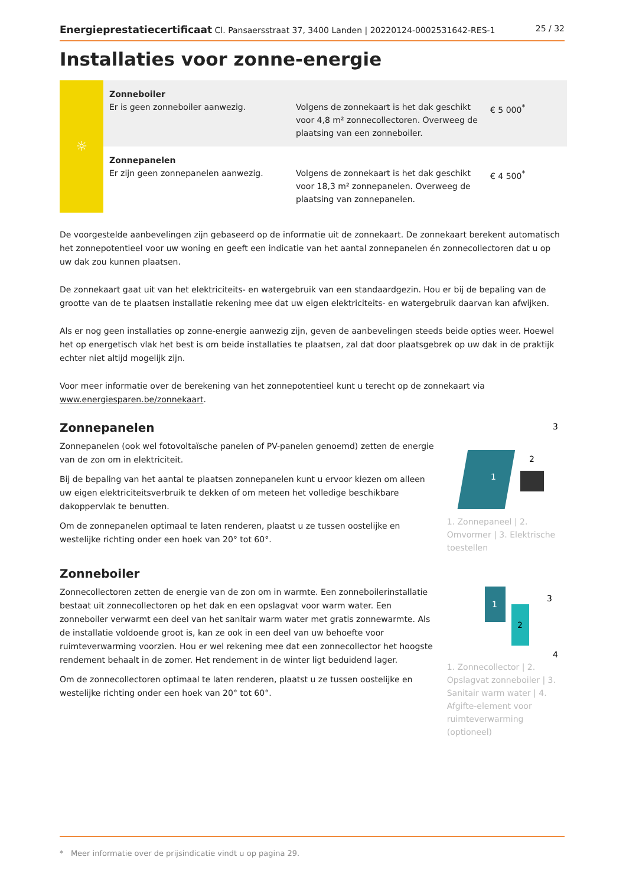Energieprestatiecertificaat Cl. Pansaersstraat 37, 3400 Landen | 20220124-0002531642-RES-1 25 / 32
Installaties voor zonne-energie
| ☼ | Zonneboiler Er is geen zonneboiler aanwezig. | Volgens de zonnekaart is het dak geschikt voor 4,8 m² zonnecollectoren. Overweeg de plaatsing van een zonneboiler. | € 5 000<sup>*</sup> |
| | Zonnepanelen Er zijn geen zonnepanelen aanwezig. | Volgens de zonnekaart is het dak geschikt voor 18,3 m² zonnepanelen. Overweeg de plaatsing van zonnepanelen. | € 4 500<sup>*</sup> |
De voorgestelde aanbevelingen zijn gebaseerd op de informatie uit de zonnekaart. De zonnekaart berekent automatisch het zonnepotentieel voor uw woning en geeft een indicatie van het aantal zonnepanelen én zonnecollectoren dat u op uw dak zou kunnen plaatsen.
De zonnekaart gaat uit van het elektriciteits- en watergebruik van een standaardgezin. Hou er bij de bepaling van de grootte van de te plaatsen installatie rekening mee dat uw eigen elektriciteits- en watergebruik daarvan kan afwijken.
Als er nog geen installaties op zonne-energie aanwezig zijn, geven de aanbevelingen steeds beide opties weer. Hoewel het op energetisch vlak het best is om beide installaties te plaatsen, zal dat door plaatsgebrek op uw dak in de praktijk echter niet altijd mogelijk zijn.
Voor meer informatie over de berekening van het zonnepotentieel kunt u terecht op de zonnekaart via www.energiesparen.be/zonnekaart.
Zonnepanelen
Zonnepanelen (ook wel fotovoltaïsche panelen of PV-panelen genoemd) zetten de energie van de zon om in elektriciteit.
Bij de bepaling van het aantal te plaatsen zonnepanelen kunt u ervoor kiezen om alleen uw eigen elektriciteitsverbruik te dekken of om meteen het volledige beschikbare dakoppervlak te benutten.
Om de zonnepanelen optimaal te laten renderen, plaatst u ze tussen oostelijke en westelijke richting onder een hoek van 20° tot 60°.
Zonneboiler
Zonnecollectoren zetten de energie van de zon om in warmte. Een zonneboilerinstallatie bestaat uit zonnecollectoren op het dak en een opslagvat voor warm water. Een zonneboiler verwarmt een deel van het sanitair warm water met gratis zonnewarmte. Als de installatie voldoende groot is, kan ze ook in een deel van uw behoefte voor ruimteverwarming voorzien. Hou er wel rekening mee dat een zonnecollector het hoogste rendement behaalt in de zomer. Het rendement in de winter ligt beduidend lager.
Om de zonnecollectoren optimaal te laten renderen, plaatst u ze tussen oostelijke en westelijke richting onder een hoek van 20° tot 60°.
1
2
3
1. Zonnepaneel | 2. Omvormer | 3. Elektrische toestellen
1
2
3
4
1. Zonnecollector | 2. Opslagvat zonneboiler | 3. Sanitair warm water | 4. Afgifte-element voor ruimteverwarming (optioneel)
* Meer informatie over de prijsindicatie vindt u op pagina 29.